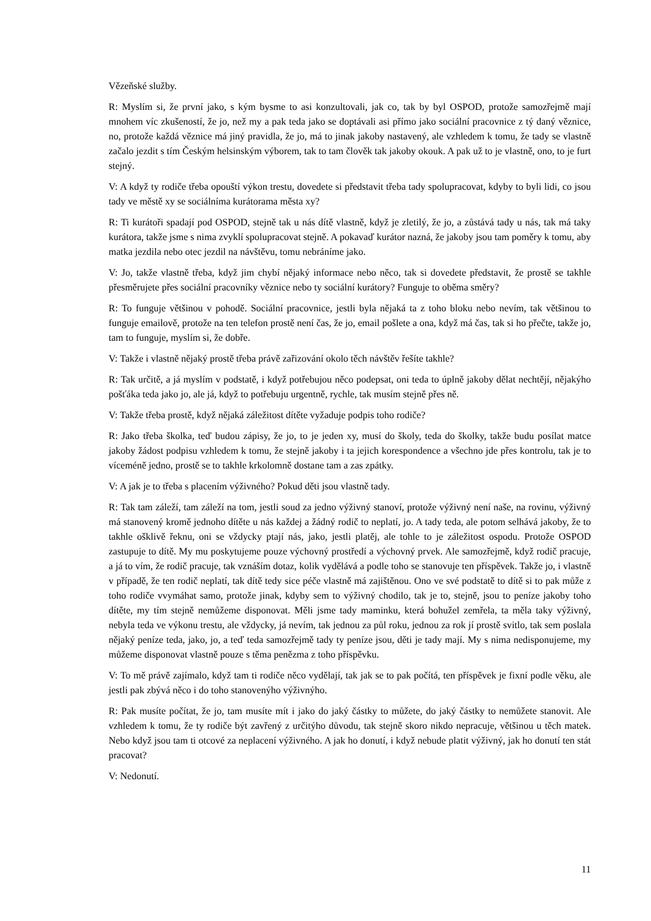Vězeňské služby.
R: Myslím si, že první jako, s kým bysme to asi konzultovali, jak co, tak by byl OSPOD, protože samozřejmě mají mnohem víc zkušeností, že jo, než my a pak teda jako se doptávali asi přímo jako sociální pracovnice z tý daný věznice, no, protože každá věznice má jiný pravidla, že jo, má to jinak jakoby nastavený, ale vzhledem k tomu, že tady se vlastně začalo jezdit s tím Českým helsinským výborem, tak to tam člověk tak jakoby okouk. A pak už to je vlastně, ono, to je furt stejný.
V: A když ty rodiče třeba opouští výkon trestu, dovedete si představit třeba tady spolupracovat, kdyby to byli lidi, co jsou tady ve městě xy se sociálníma kurátorama města xy?
R: Ti kurátoři spadají pod OSPOD, stejně tak u nás dítě vlastně, když je zletilý, že jo, a zůstává tady u nás, tak má taky kurátora, takže jsme s nima zvyklí spolupracovat stejně. A pokavaď kurátor nazná, že jakoby jsou tam poměry k tomu, aby matka jezdila nebo otec jezdil na návštěvu, tomu nebráníme jako.
V: Jo, takže vlastně třeba, když jim chybí nějaký informace nebo něco, tak si dovedete představit, že prostě se takhle přesměrujete přes sociální pracovníky věznice nebo ty sociální kurátory? Funguje to oběma směry?
R: To funguje většinou v pohodě. Sociální pracovnice, jestli byla nějaká ta z toho bloku nebo nevím, tak většinou to funguje emailově, protože na ten telefon prostě není čas, že jo, email pošlete a ona, když má čas, tak si ho přečte, takže jo, tam to funguje, myslím si, že dobře.
V: Takže i vlastně nějaký prostě třeba právě zařizování okolo těch návštěv řešíte takhle?
R: Tak určitě, a já myslím v podstatě, i když potřebujou něco podepsat, oni teda to úplně jakoby dělat nechtějí, nějakýho pošťáka teda jako jo, ale já, když to potřebuju urgentně, rychle, tak musím stejně přes ně.
V: Takže třeba prostě, když nějaká záležitost dítěte vyžaduje podpis toho rodiče?
R: Jako třeba školka, teď budou zápisy, že jo, to je jeden xy, musí do školy, teda do školky, takže budu posílat matce jakoby žádost podpisu vzhledem k tomu, že stejně jakoby i ta jejich korespondence a všechno jde přes kontrolu, tak je to víceméně jedno, prostě se to takhle krkolomně dostane tam a zas zpátky.
V: A jak je to třeba s placením výživného? Pokud děti jsou vlastně tady.
R: Tak tam záleží, tam záleží na tom, jestli soud za jedno výživný stanoví, protože výživný není naše, na rovinu, výživný má stanovený kromě jednoho dítěte u nás každej a žádný rodič to neplatí, jo. A tady teda, ale potom selhává jakoby, že to takhle ošklivě řeknu, oni se vždycky ptají nás, jako, jestli platěj, ale tohle to je záležitost ospodu. Protože OSPOD zastupuje to dítě. My mu poskytujeme pouze výchovný prostředí a výchovný prvek. Ale samozřejmě, když rodič pracuje, a já to vím, že rodič pracuje, tak vznáším dotaz, kolik vydělává a podle toho se stanovuje ten příspěvek. Takže jo, i vlastně v případě, že ten rodič neplatí, tak dítě tedy sice péče vlastně má zajištěnou. Ono ve své podstatě to dítě si to pak může z toho rodiče vvymáhat samo, protože jinak, kdyby sem to výživný chodilo, tak je to, stejně, jsou to peníze jakoby toho dítěte, my tím stejně nemůžeme disponovat. Měli jsme tady maminku, která bohužel zemřela, ta měla taky výživný, nebyla teda ve výkonu trestu, ale vždycky, já nevím, tak jednou za půl roku, jednou za rok jí prostě svitlo, tak sem poslala nějaký peníze teda, jako, jo, a teď teda samozřejmě tady ty peníze jsou, děti je tady mají. My s nima nedisponujeme, my můžeme disponovat vlastně pouze s těma penězma z toho příspěvku.
V: To mě právě zajímalo, když tam ti rodiče něco vydělají, tak jak se to pak počítá, ten příspěvek je fixní podle věku, ale jestli pak zbývá něco i do toho stanovenýho výživnýho.
R: Pak musíte počítat, že jo, tam musíte mít i jako do jaký částky to můžete, do jaký částky to nemůžete stanovit. Ale vzhledem k tomu, že ty rodiče být zavřený z určitýho důvodu, tak stejně skoro nikdo nepracuje, většinou u těch matek. Nebo když jsou tam ti otcové za neplacení výživného. A jak ho donutí, i když nebude platit výživný, jak ho donutí ten stát pracovat?
V: Nedonutí.
11